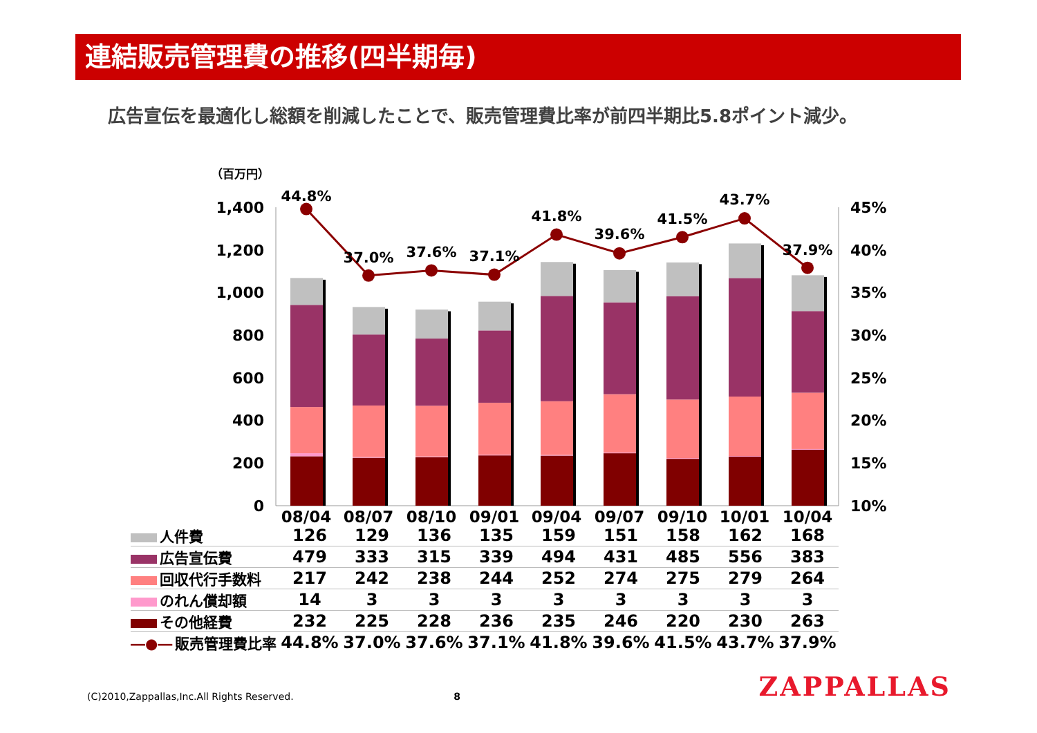連結販売管理費の推移(四半期毎)
広告宣伝を最適化し総額を削減したことで、販売管理費比率が前四半期比5.8ポイント減少。
（百万円）
1,400
1,200
1,000
800
600
400
200
0
45%
40%
35%
30%
25%
20%
15%
10%
44.8%
37.0%
37.6%
37.1%
41.8%
39.6%
41.5%
43.7%
37.9%
08/04
08/07
08/10
09/01
09/04
09/07
09/10
10/01
10/04
| 人件費 | 126 | 129 | 136 | 135 | 159 | 151 | 158 | 162 | 168 |
| 広告宣伝費 | 479 | 333 | 315 | 339 | 494 | 431 | 485 | 556 | 383 |
| 回収代行手数料 | 217 | 242 | 238 | 244 | 252 | 274 | 275 | 279 | 264 |
| のれん償却額 | 14 | 3 | 3 | 3 | 3 | 3 | 3 | 3 | 3 |
| その他経費 | 232 | 225 | 228 | 236 | 235 | 246 | 220 | 230 | 263 |
| ―●― 販売管理費比率 | 44.8% | 37.0% | 37.6% | 37.1% | 41.8% | 39.6% | 41.5% | 43.7% | 37.9% |
(C)2010,Zappallas,Inc.All Rights Reserved. 8
ZAPPALLAS